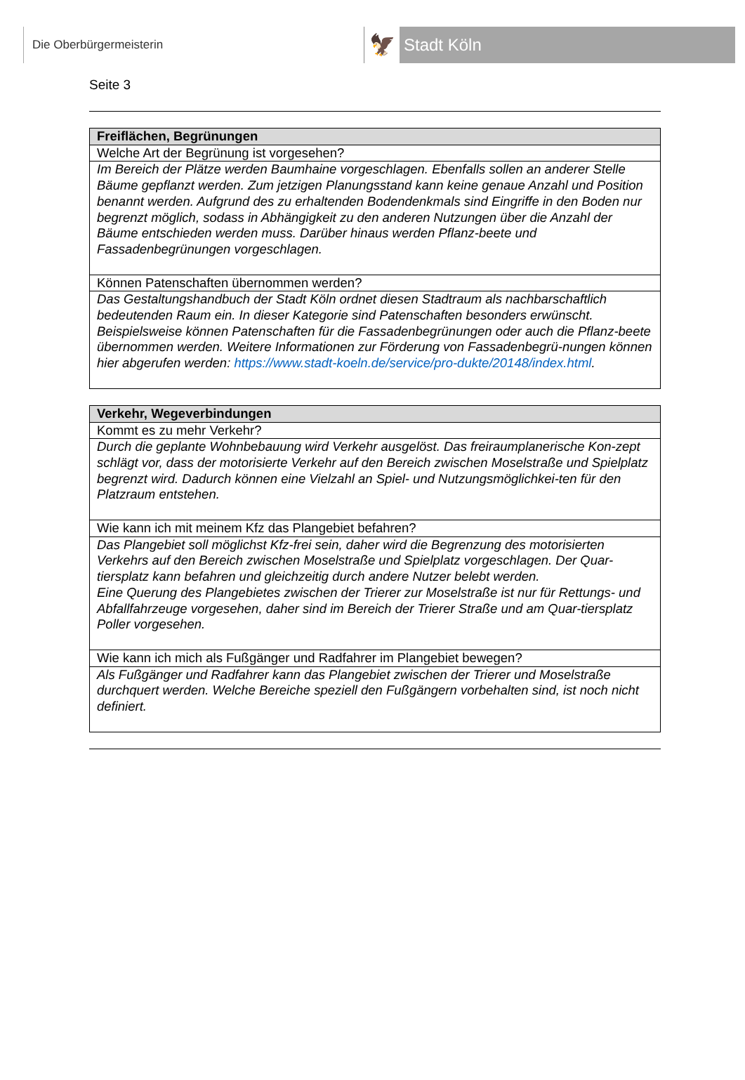Die Oberbürgermeisterin
🦅
Stadt Köln
Seite 3
| Freiflächen, Begrünungen |
| --- |
| Welche Art der Begrünung ist vorgesehen? |
| Im Bereich der Plätze werden Baumhaine vorgeschlagen. Ebenfalls sollen an anderer Stelle Bäume gepflanzt werden. Zum jetzigen Planungsstand kann keine genaue Anzahl und Position benannt werden. Aufgrund des zu erhaltenden Bodendenkmals sind Eingriffe in den Boden nur begrenzt möglich, sodass in Abhängigkeit zu den anderen Nutzungen über die Anzahl der Bäume entschieden werden muss. Darüber hinaus werden Pflanz-beete und Fassadenbegrünungen vorgeschlagen. |
| Können Patenschaften übernommen werden? |
| Das Gestaltungshandbuch der Stadt Köln ordnet diesen Stadtraum als nachbarschaftlich bedeutenden Raum ein. In dieser Kategorie sind Patenschaften besonders erwünscht. Beispielsweise können Patenschaften für die Fassadenbegrünungen oder auch die Pflanz-beete übernommen werden. Weitere Informationen zur Förderung von Fassadenbegrü-nungen können hier abgerufen werden: https://www.stadt-koeln.de/service/pro-dukte/20148/index.html . |
| Verkehr, Wegeverbindungen |
| --- |
| Kommt es zu mehr Verkehr? |
| Durch die geplante Wohnbebauung wird Verkehr ausgelöst. Das freiraumplanerische Kon-zept schlägt vor, dass der motorisierte Verkehr auf den Bereich zwischen Moselstraße und Spielplatz begrenzt wird. Dadurch können eine Vielzahl an Spiel- und Nutzungsmöglichkei-ten für den Platzraum entstehen. |
| Wie kann ich mit meinem Kfz das Plangebiet befahren? |
| Das Plangebiet soll möglichst Kfz-frei sein, daher wird die Begrenzung des motorisierten Verkehrs auf den Bereich zwischen Moselstraße und Spielplatz vorgeschlagen. Der Quar-tiersplatz kann befahren und gleichzeitig durch andere Nutzer belebt werden. Eine Querung des Plangebietes zwischen der Trierer zur Moselstraße ist nur für Rettungs- und Abfallfahrzeuge vorgesehen, daher sind im Bereich der Trierer Straße und am Quar-tiersplatz Poller vorgesehen. |
| Wie kann ich mich als Fußgänger und Radfahrer im Plangebiet bewegen? |
| Als Fußgänger und Radfahrer kann das Plangebiet zwischen der Trierer und Moselstraße durchquert werden. Welche Bereiche speziell den Fußgängern vorbehalten sind, ist noch nicht definiert. |